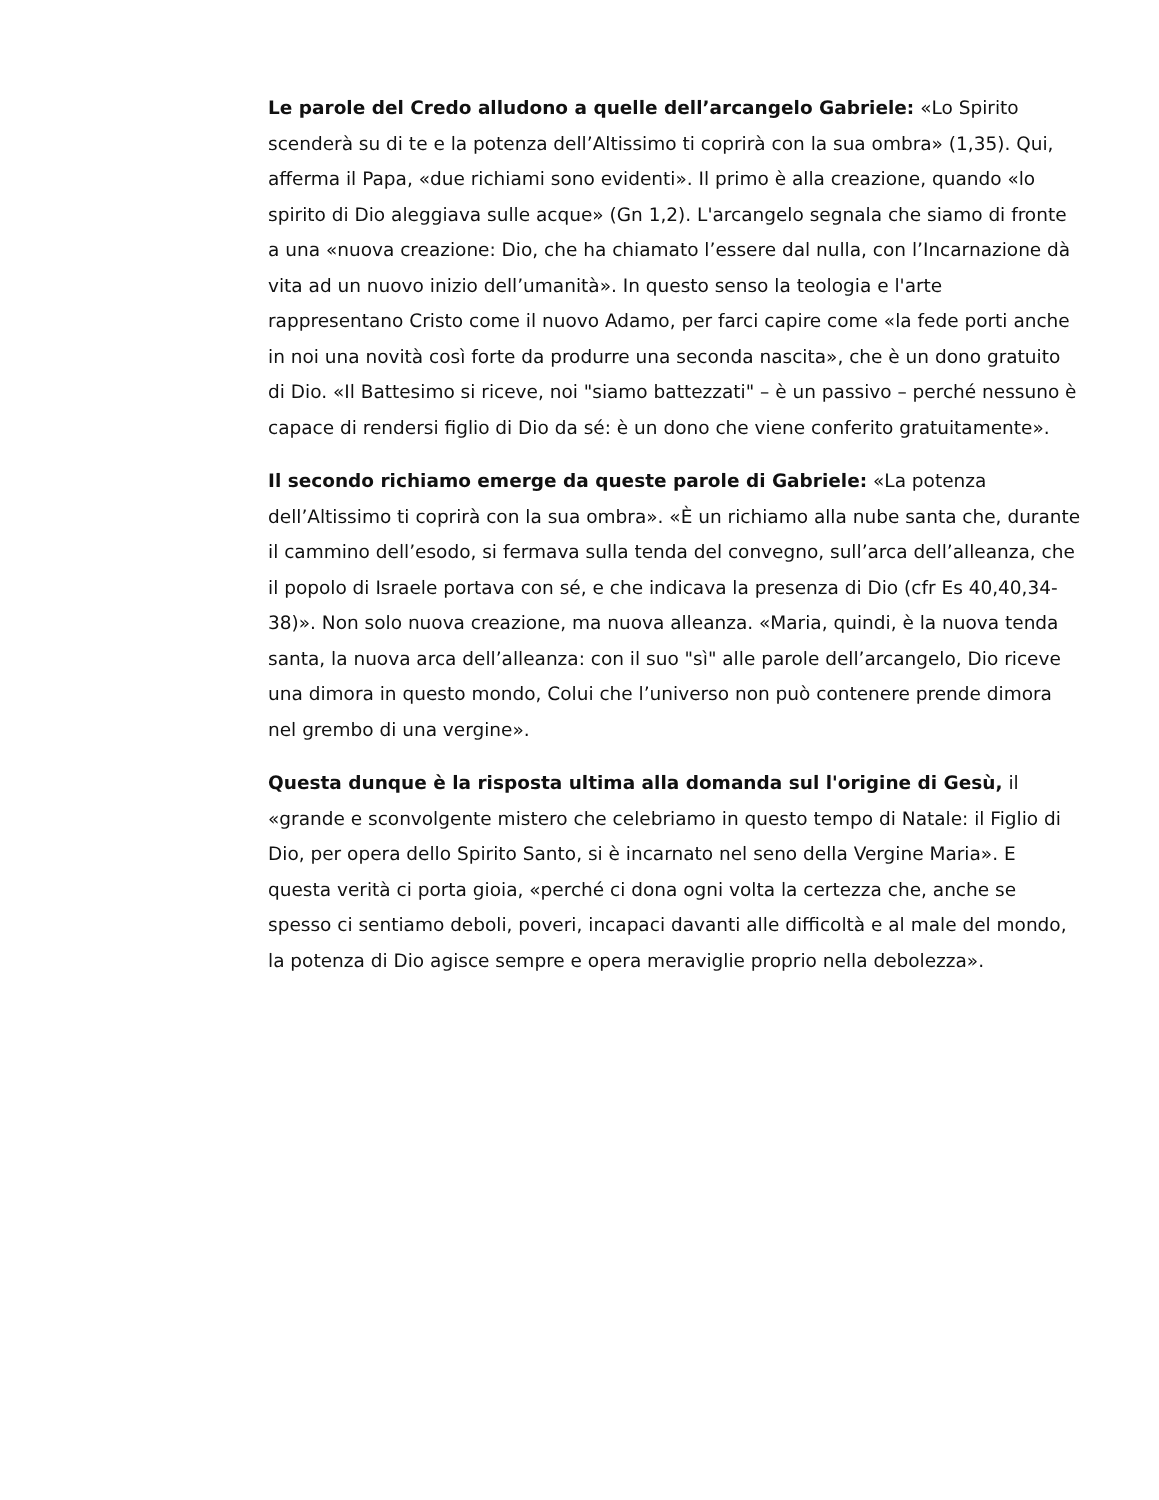Le parole del Credo alludono a quelle dell’arcangelo Gabriele: «Lo Spirito scenderà su di te e la potenza dell’Altissimo ti coprirà con la sua ombra» (1,35). Qui, afferma il Papa, «due richiami sono evidenti». Il primo è alla creazione, quando «lo spirito di Dio aleggiava sulle acque» (Gn 1,2). L'arcangelo segnala che siamo di fronte a una «nuova creazione: Dio, che ha chiamato l’essere dal nulla, con l’Incarnazione dà vita ad un nuovo inizio dell’umanità». In questo senso la teologia e l'arte rappresentano Cristo come il nuovo Adamo, per farci capire come «la fede porti anche in noi una novità così forte da produrre una seconda nascita», che è un dono gratuito di Dio. «Il Battesimo si riceve, noi "siamo battezzati" – è un passivo – perché nessuno è capace di rendersi figlio di Dio da sé: è un dono che viene conferito gratuitamente».
Il secondo richiamo emerge da queste parole di Gabriele: «La potenza dell’Altissimo ti coprirà con la sua ombra». «È un richiamo alla nube santa che, durante il cammino dell’esodo, si fermava sulla tenda del convegno, sull’arca dell’alleanza, che il popolo di Israele portava con sé, e che indicava la presenza di Dio (cfr Es 40,40,34-38)». Non solo nuova creazione, ma nuova alleanza. «Maria, quindi, è la nuova tenda santa, la nuova arca dell’alleanza: con il suo "sì" alle parole dell’arcangelo, Dio riceve una dimora in questo mondo, Colui che l’universo non può contenere prende dimora nel grembo di una vergine».
Questa dunque è la risposta ultima alla domanda sul l'origine di Gesù, il «grande e sconvolgente mistero che celebriamo in questo tempo di Natale: il Figlio di Dio, per opera dello Spirito Santo, si è incarnato nel seno della Vergine Maria». E questa verità ci porta gioia, «perché ci dona ogni volta la certezza che, anche se spesso ci sentiamo deboli, poveri, incapaci davanti alle difficoltà e al male del mondo, la potenza di Dio agisce sempre e opera meraviglie proprio nella debolezza».